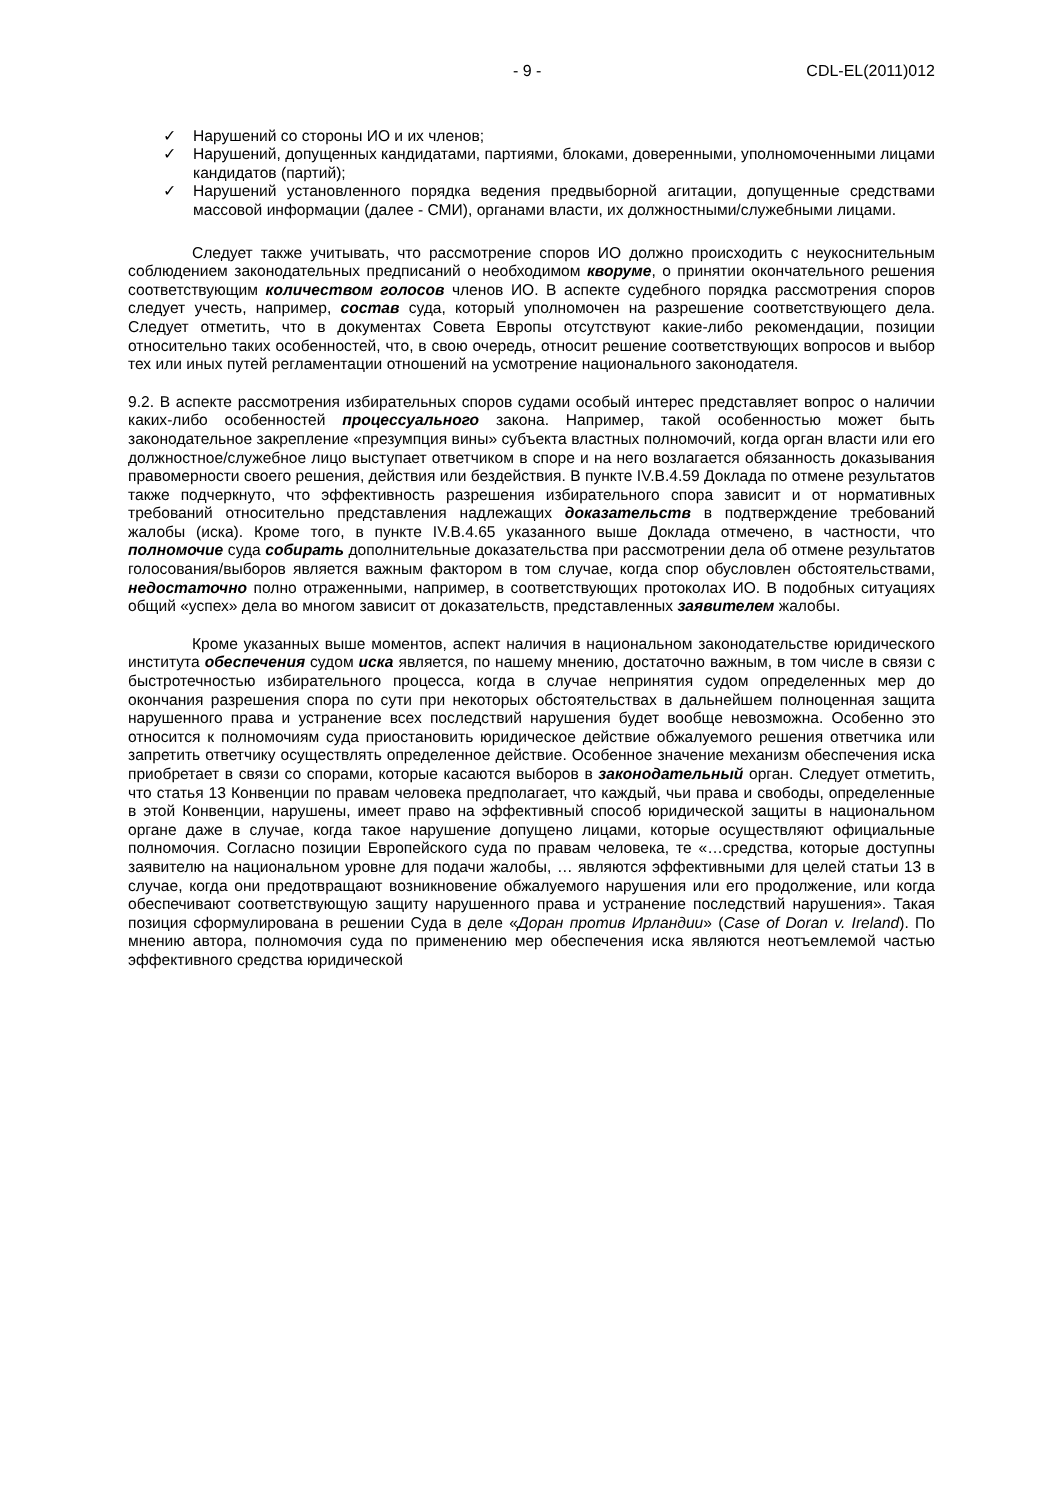- 9 - CDL-EL(2011)012
✓ Нарушений со стороны ИО и их членов;
✓ Нарушений, допущенных кандидатами, партиями, блоками, доверенными, уполномоченными лицами кандидатов (партий);
✓ Нарушений установленного порядка ведения предвыборной агитации, допущенные средствами массовой информации (далее - СМИ), органами власти, их должностными/служебными лицами.
Следует также учитывать, что рассмотрение споров ИО должно происходить с неукоснительным соблюдением законодательных предписаний о необходимом кворуме, о принятии окончательного решения соответствующим количеством голосов членов ИО. В аспекте судебного порядка рассмотрения споров следует учесть, например, состав суда, который уполномочен на разрешение соответствующего дела. Следует отметить, что в документах Совета Европы отсутствуют какие-либо рекомендации, позиции относительно таких особенностей, что, в свою очередь, относит решение соответствующих вопросов и выбор тех или иных путей регламентации отношений на усмотрение национального законодателя.
9.2. В аспекте рассмотрения избирательных споров судами особый интерес представляет вопрос о наличии каких-либо особенностей процессуального закона. Например, такой особенностью может быть законодательное закрепление «презумпция вины» субъекта властных полномочий, когда орган власти или его должностное/служебное лицо выступает ответчиком в споре и на него возлагается обязанность доказывания правомерности своего решения, действия или бездействия. В пункте IV.B.4.59 Доклада по отмене результатов также подчеркнуто, что эффективность разрешения избирательного спора зависит и от нормативных требований относительно представления надлежащих доказательств в подтверждение требований жалобы (иска). Кроме того, в пункте IV.B.4.65 указанного выше Доклада отмечено, в частности, что полномочие суда собирать дополнительные доказательства при рассмотрении дела об отмене результатов голосования/выборов является важным фактором в том случае, когда спор обусловлен обстоятельствами, недостаточно полно отраженными, например, в соответствующих протоколах ИО. В подобных ситуациях общий «успех» дела во многом зависит от доказательств, представленных заявителем жалобы.
Кроме указанных выше моментов, аспект наличия в национальном законодательстве юридического института обеспечения судом иска является, по нашему мнению, достаточно важным, в том числе в связи с быстротечностью избирательного процесса, когда в случае непринятия судом определенных мер до окончания разрешения спора по сути при некоторых обстоятельствах в дальнейшем полноценная защита нарушенного права и устранение всех последствий нарушения будет вообще невозможна. Особенно это относится к полномочиям суда приостановить юридическое действие обжалуемого решения ответчика или запретить ответчику осуществлять определенное действие. Особенное значение механизм обеспечения иска приобретает в связи со спорами, которые касаются выборов в законодательный орган. Следует отметить, что статья 13 Конвенции по правам человека предполагает, что каждый, чьи права и свободы, определенные в этой Конвенции, нарушены, имеет право на эффективный способ юридической защиты в национальном органе даже в случае, когда такое нарушение допущено лицами, которые осуществляют официальные полномочия. Согласно позиции Европейского суда по правам человека, те «…средства, которые доступны заявителю на национальном уровне для подачи жалобы, … являются эффективными для целей статьи 13 в случае, когда они предотвращают возникновение обжалуемого нарушения или его продолжение, или когда обеспечивают соответствующую защиту нарушенного права и устранение последствий нарушения». Такая позиция сформулирована в решении Суда в деле «Доран против Ирландии» (Case of Doran v. Ireland). По мнению автора, полномочия суда по применению мер обеспечения иска являются неотъемлемой частью эффективного средства юридической